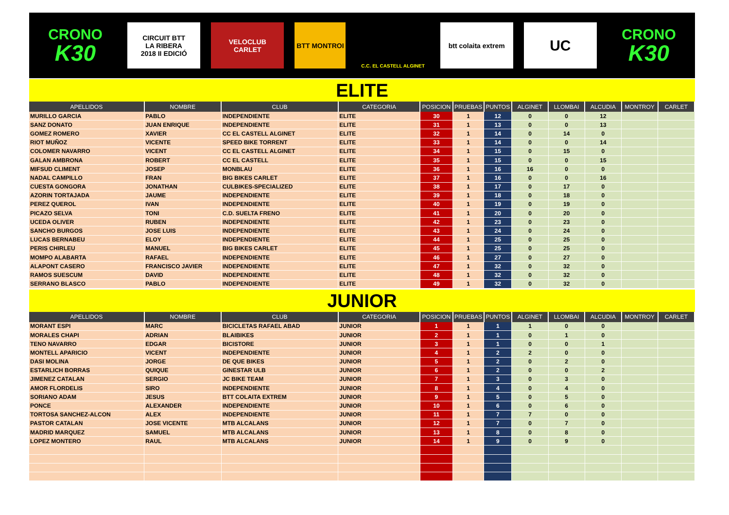CRONO
K30
CIRCUIT BTT
LA RIBERA
2018 II EDICIÓ
VELOCLUB
CARLET
BTT MONTROI
C.C. EL CASTELL ALGINET
btt colaita extrem
UC
CRONO
K30
ELITE
| APELLIDOS | NOMBRE | CLUB | CATEGORIA | POSICION | PRUEBAS | PUNTOS | ALGINET | LLOMBAI | ALCUDIA | MONTROY | CARLET |
| --- | --- | --- | --- | --- | --- | --- | --- | --- | --- | --- | --- |
| MURILLO GARCIA | PABLO | INDEPENDIENTE | ELITE | 30 | 1 | 12 | 0 | 0 | 12 | | |
| SANZ DONATO | JUAN ENRIQUE | INDEPENDIENTE | ELITE | 31 | 1 | 13 | 0 | 0 | 13 | | |
| GOMEZ ROMERO | XAVIER | CC EL CASTELL ALGINET | ELITE | 32 | 1 | 14 | 0 | 14 | 0 | | |
| RIOT MUÑOZ | VICENTE | SPEED BIKE TORRENT | ELITE | 33 | 1 | 14 | 0 | 0 | 14 | | |
| COLOMER NAVARRO | VICENT | CC EL CASTELL ALGINET | ELITE | 34 | 1 | 15 | 0 | 15 | 0 | | |
| GALAN AMBRONA | ROBERT | CC EL CASTELL | ELITE | 35 | 1 | 15 | 0 | 0 | 15 | | |
| MIFSUD CLIMENT | JOSEP | MONBLAU | ELITE | 36 | 1 | 16 | 16 | 0 | 0 | | |
| NADAL CAMPILLO | FRAN | BIG BIKES CARLET | ELITE | 37 | 1 | 16 | 0 | 0 | 16 | | |
| CUESTA GONGORA | JONATHAN | CULBIKES-SPECIALIZED | ELITE | 38 | 1 | 17 | 0 | 17 | 0 | | |
| AZORIN TORTAJADA | JAUME | INDEPENDIENTE | ELITE | 39 | 1 | 18 | 0 | 18 | 0 | | |
| PEREZ QUEROL | IVAN | INDEPENDIENTE | ELITE | 40 | 1 | 19 | 0 | 19 | 0 | | |
| PICAZO SELVA | TONI | C.D. SUELTA FRENO | ELITE | 41 | 1 | 20 | 0 | 20 | 0 | | |
| UCEDA OLIVER | RUBEN | INDEPENDIENTE | ELITE | 42 | 1 | 23 | 0 | 23 | 0 | | |
| SANCHO BURGOS | JOSE LUIS | INDEPENDIENTE | ELITE | 43 | 1 | 24 | 0 | 24 | 0 | | |
| LUCAS BERNABEU | ELOY | INDEPENDIENTE | ELITE | 44 | 1 | 25 | 0 | 25 | 0 | | |
| PERIS CHIRLEU | MANUEL | BIG BIKES CARLET | ELITE | 45 | 1 | 25 | 0 | 25 | 0 | | |
| MOMPO ALABARTA | RAFAEL | INDEPENDIENTE | ELITE | 46 | 1 | 27 | 0 | 27 | 0 | | |
| ALAPONT CASERO | FRANCISCO JAVIER | INDEPENDIENTE | ELITE | 47 | 1 | 32 | 0 | 32 | 0 | | |
| RAMOS SUESCUM | DAVID | INDEPENDIENTE | ELITE | 48 | 1 | 32 | 0 | 32 | 0 | | |
| SERRANO BLASCO | PABLO | INDEPENDIENTE | ELITE | 49 | 1 | 32 | 0 | 32 | 0 | | |
JUNIOR
| APELLIDOS | NOMBRE | CLUB | CATEGORIA | POSICION | PRUEBAS | PUNTOS | ALGINET | LLOMBAI | ALCUDIA | MONTROY | CARLET |
| --- | --- | --- | --- | --- | --- | --- | --- | --- | --- | --- | --- |
| MORANT ESPI | MARC | BICICLETAS RAFAEL ABAD | JUNIOR | 1 | 1 | 1 | 1 | 0 | 0 | | |
| MORALES CHAPI | ADRIAN | BLAIBIKES | JUNIOR | 2 | 1 | 1 | 0 | 1 | 0 | | |
| TENO NAVARRO | EDGAR | BICISTORE | JUNIOR | 3 | 1 | 1 | 0 | 0 | 1 | | |
| MONTELL APARICIO | VICENT | INDEPENDIENTE | JUNIOR | 4 | 1 | 2 | 2 | 0 | 0 | | |
| DASI MOLINA | JORGE | DE QUE BIKES | JUNIOR | 5 | 1 | 2 | 0 | 2 | 0 | | |
| ESTARLICH BORRAS | QUIQUE | GINESTAR ULB | JUNIOR | 6 | 1 | 2 | 0 | 0 | 2 | | |
| JIMENEZ CATALAN | SERGIO | JC BIKE TEAM | JUNIOR | 7 | 1 | 3 | 0 | 3 | 0 | | |
| AMOR FLORDELIS | SIRO | INDEPENDIENTE | JUNIOR | 8 | 1 | 4 | 0 | 4 | 0 | | |
| SORIANO ADAM | JESUS | BTT COLAITA EXTREM | JUNIOR | 9 | 1 | 5 | 0 | 5 | 0 | | |
| PONCE | ALEXANDER | INDEPENDIENTE | JUNIOR | 10 | 1 | 6 | 0 | 6 | 0 | | |
| TORTOSA SANCHEZ-ALCON | ALEX | INDEPENDIENTE | JUNIOR | 11 | 1 | 7 | 7 | 0 | 0 | | |
| PASTOR CATALAN | JOSE VICENTE | MTB ALCALANS | JUNIOR | 12 | 1 | 7 | 0 | 7 | 0 | | |
| MADRID MARQUEZ | SAMUEL | MTB ALCALANS | JUNIOR | 13 | 1 | 8 | 0 | 8 | 0 | | |
| LOPEZ MONTERO | RAUL | MTB ALCALANS | JUNIOR | 14 | 1 | 9 | 0 | 9 | 0 | | |